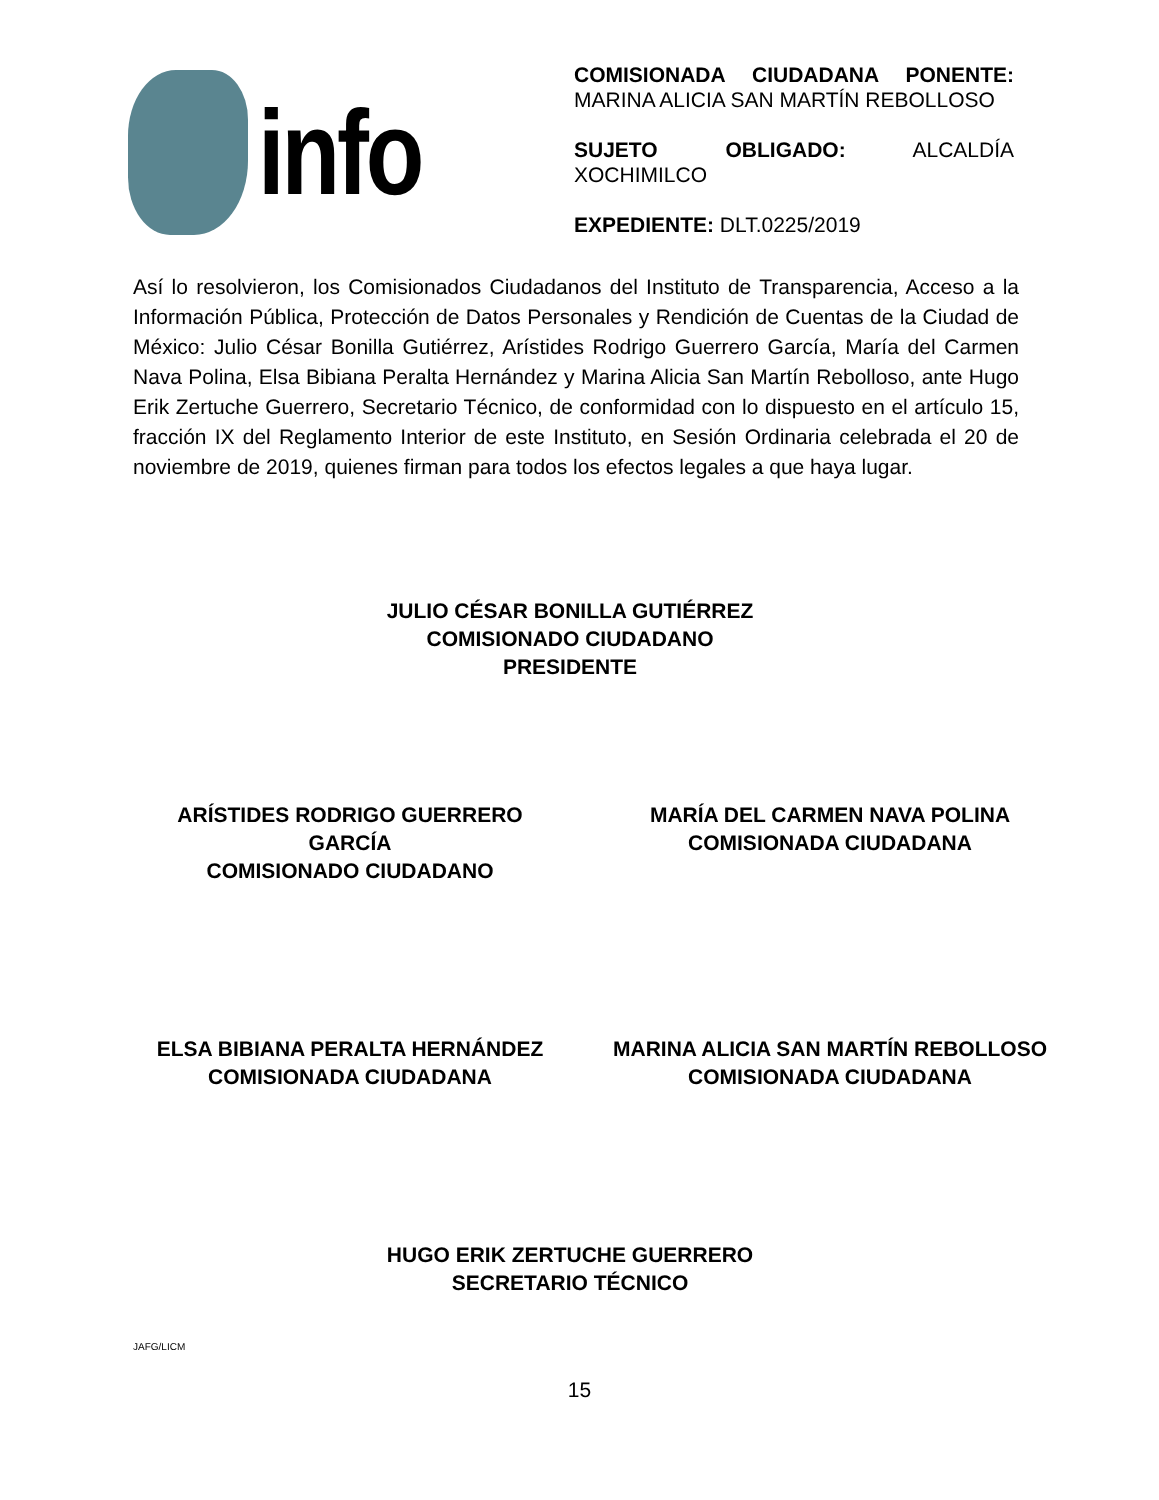info
COMISIONADA CIUDADANA PONENTE: MARINA ALICIA SAN MARTÍN REBOLLOSO
SUJETO OBLIGADO: ALCALDÍA XOCHIMILCO
EXPEDIENTE: DLT.0225/2019
Así lo resolvieron, los Comisionados Ciudadanos del Instituto de Transparencia, Acceso a la Información Pública, Protección de Datos Personales y Rendición de Cuentas de la Ciudad de México: Julio César Bonilla Gutiérrez, Arístides Rodrigo Guerrero García, María del Carmen Nava Polina, Elsa Bibiana Peralta Hernández y Marina Alicia San Martín Rebolloso, ante Hugo Erik Zertuche Guerrero, Secretario Técnico, de conformidad con lo dispuesto en el artículo 15, fracción IX del Reglamento Interior de este Instituto, en Sesión Ordinaria celebrada el 20 de noviembre de 2019, quienes firman para todos los efectos legales a que haya lugar.
JULIO CÉSAR BONILLA GUTIÉRREZ
COMISIONADO CIUDADANO
PRESIDENTE
ARÍSTIDES RODRIGO GUERRERO
GARCÍA
COMISIONADO CIUDADANO
MARÍA DEL CARMEN NAVA POLINA
COMISIONADA CIUDADANA
ELSA BIBIANA PERALTA HERNÁNDEZ
COMISIONADA CIUDADANA
MARINA ALICIA SAN MARTÍN REBOLLOSO
COMISIONADA CIUDADANA
HUGO ERIK ZERTUCHE GUERRERO
SECRETARIO TÉCNICO
JAFG/LICM
15